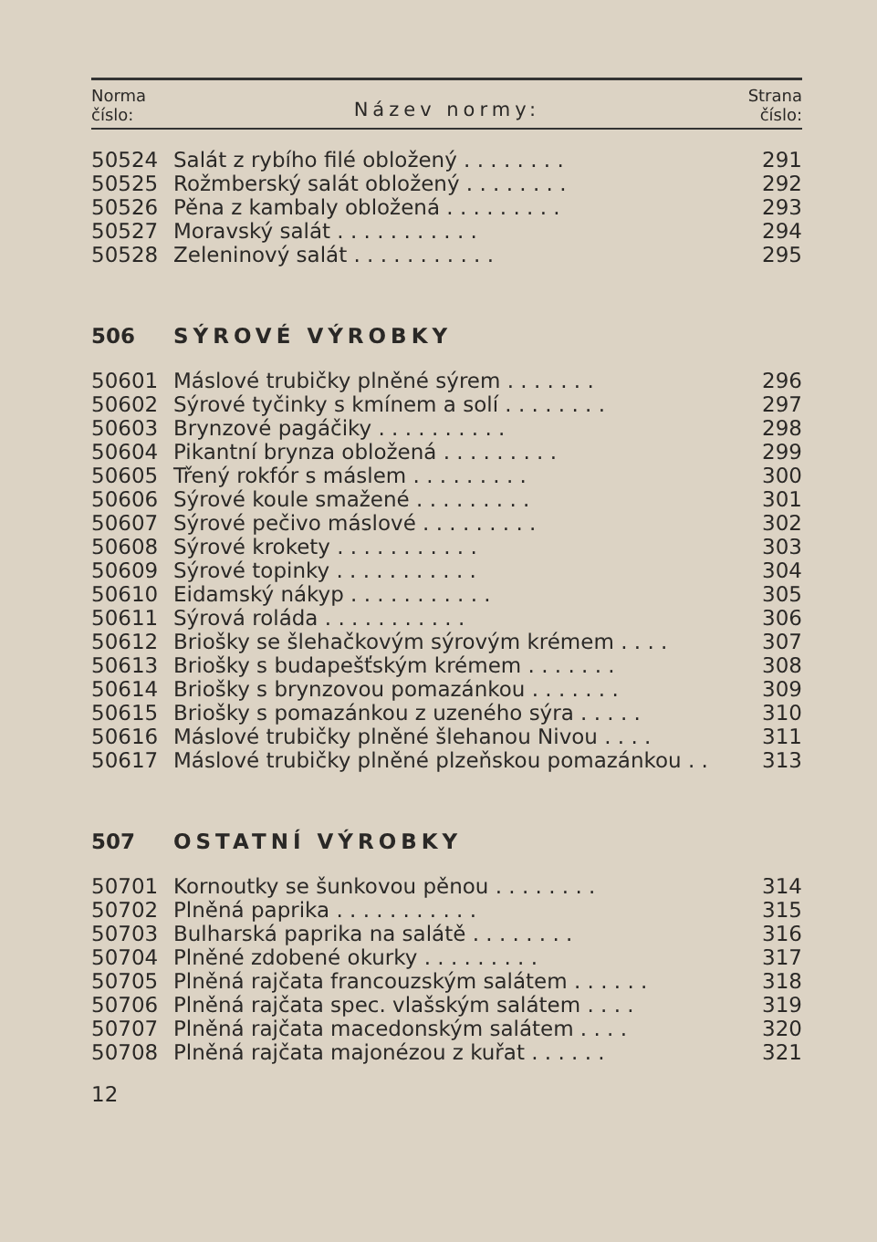Norma
číslo:
Název normy:
Strana
číslo:
| 50524 | Salát z rybího filé obložený . . . . . . . . | 291 |
| 50525 | Rožmberský salát obložený . . . . . . . . | 292 |
| 50526 | Pěna z kambaly obložená . . . . . . . . . | 293 |
| 50527 | Moravský salát . . . . . . . . . . . | 294 |
| 50528 | Zeleninový salát . . . . . . . . . . . | 295 |
| 506 | SÝROVÉ VÝROBKY | |
| 50601 | Máslové trubičky plněné sýrem . . . . . . . | 296 |
| 50602 | Sýrové tyčinky s kmínem a solí . . . . . . . . | 297 |
| 50603 | Brynzové pagáčiky . . . . . . . . . . | 298 |
| 50604 | Pikantní brynza obložená . . . . . . . . . | 299 |
| 50605 | Třený rokfór s máslem . . . . . . . . . | 300 |
| 50606 | Sýrové koule smažené . . . . . . . . . | 301 |
| 50607 | Sýrové pečivo máslové . . . . . . . . . | 302 |
| 50608 | Sýrové krokety . . . . . . . . . . . | 303 |
| 50609 | Sýrové topinky . . . . . . . . . . . | 304 |
| 50610 | Eidamský nákyp . . . . . . . . . . . | 305 |
| 50611 | Sýrová roláda . . . . . . . . . . . | 306 |
| 50612 | Briošky se šlehačkovým sýrovým krémem . . . . | 307 |
| 50613 | Briošky s budapešťským krémem . . . . . . . | 308 |
| 50614 | Briošky s brynzovou pomazánkou . . . . . . . | 309 |
| 50615 | Briošky s pomazánkou z uzeného sýra . . . . . | 310 |
| 50616 | Máslové trubičky plněné šlehanou Nivou . . . . | 311 |
| 50617 | Máslové trubičky plněné plzeňskou pomazánkou . . | 313 |
| 507 | OSTATNÍ VÝROBKY | |
| 50701 | Kornoutky se šunkovou pěnou . . . . . . . . | 314 |
| 50702 | Plněná paprika . . . . . . . . . . . | 315 |
| 50703 | Bulharská paprika na salátě . . . . . . . . | 316 |
| 50704 | Plněné zdobené okurky . . . . . . . . . | 317 |
| 50705 | Plněná rajčata francouzským salátem . . . . . . | 318 |
| 50706 | Plněná rajčata spec. vlašským salátem . . . . | 319 |
| 50707 | Plněná rajčata macedonským salátem . . . . | 320 |
| 50708 | Plněná rajčata majonézou z kuřat . . . . . . | 321 |
12